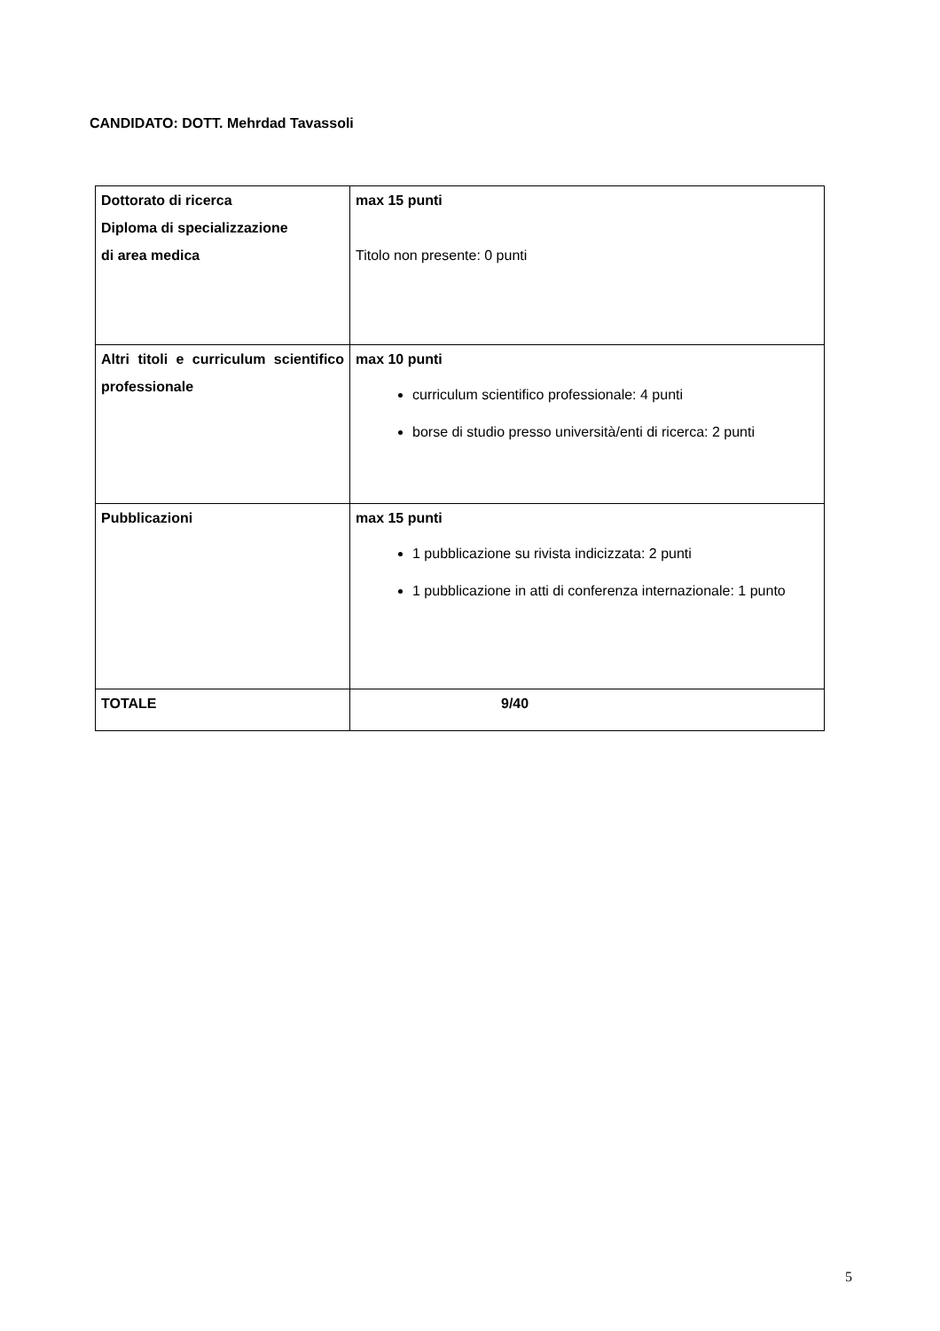CANDIDATO: DOTT. Mehrdad Tavassoli
| Dottorato di ricerca Diploma di specializzazione di area medica | max 15 punti Titolo non presente: 0 punti |
| Altri titoli e curriculum scientifico professionale | max 10 punti curriculum scientifico professionale: 4 punti borse di studio presso università/enti di ricerca: 2 punti |
| Pubblicazioni | max 15 punti 1 pubblicazione su rivista indicizzata: 2 punti 1 pubblicazione in atti di conferenza internazionale: 1 punto |
| TOTALE | 9/40 |
5